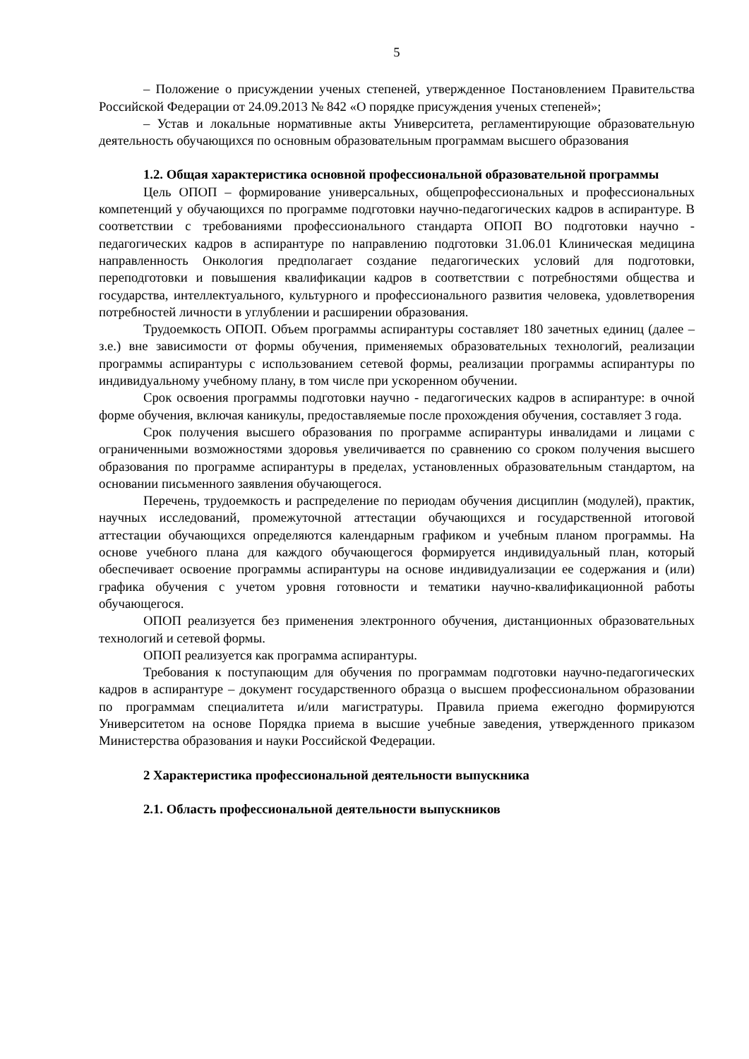5
– Положение о присуждении ученых степеней, утвержденное Постановлением Правительства Российской Федерации от 24.09.2013 № 842 «О порядке присуждения ученых степеней»;
– Устав и локальные нормативные акты Университета, регламентирующие образовательную деятельность обучающихся по основным образовательным программам высшего образования
1.2. Общая характеристика основной профессиональной образовательной программы
Цель ОПОП – формирование универсальных, общепрофессиональных и профессиональных компетенций у обучающихся по программе подготовки научно-педагогических кадров в аспирантуре. В соответствии с требованиями профессионального стандарта ОПОП ВО подготовки научно - педагогических кадров в аспирантуре по направлению подготовки 31.06.01 Клиническая медицина направленность Онкология предполагает создание педагогических условий для подготовки, переподготовки и повышения квалификации кадров в соответствии с потребностями общества и государства, интеллектуального, культурного и профессионального развития человека, удовлетворения потребностей личности в углублении и расширении образования.
Трудоемкость ОПОП. Объем программы аспирантуры составляет 180 зачетных единиц (далее – з.е.) вне зависимости от формы обучения, применяемых образовательных технологий, реализации программы аспирантуры с использованием сетевой формы, реализации программы аспирантуры по индивидуальному учебному плану, в том числе при ускоренном обучении.
Срок освоения программы подготовки научно - педагогических кадров в аспирантуре: в очной форме обучения, включая каникулы, предоставляемые после прохождения обучения, составляет 3 года.
Срок получения высшего образования по программе аспирантуры инвалидами и лицами с ограниченными возможностями здоровья увеличивается по сравнению со сроком получения высшего образования по программе аспирантуры в пределах, установленных образовательным стандартом, на основании письменного заявления обучающегося.
Перечень, трудоемкость и распределение по периодам обучения дисциплин (модулей), практик, научных исследований, промежуточной аттестации обучающихся и государственной итоговой аттестации обучающихся определяются календарным графиком и учебным планом программы. На основе учебного плана для каждого обучающегося формируется индивидуальный план, который обеспечивает освоение программы аспирантуры на основе индивидуализации ее содержания и (или) графика обучения с учетом уровня готовности и тематики научно-квалификационной работы обучающегося.
ОПОП реализуется без применения электронного обучения, дистанционных образовательных технологий и сетевой формы.
ОПОП реализуется как программа аспирантуры.
Требования к поступающим для обучения по программам подготовки научно-педагогических кадров в аспирантуре – документ государственного образца о высшем профессиональном образовании по программам специалитета и/или магистратуры. Правила приема ежегодно формируются Университетом на основе Порядка приема в высшие учебные заведения, утвержденного приказом Министерства образования и науки Российской Федерации.
2 Характеристика профессиональной деятельности выпускника
2.1. Область профессиональной деятельности выпускников